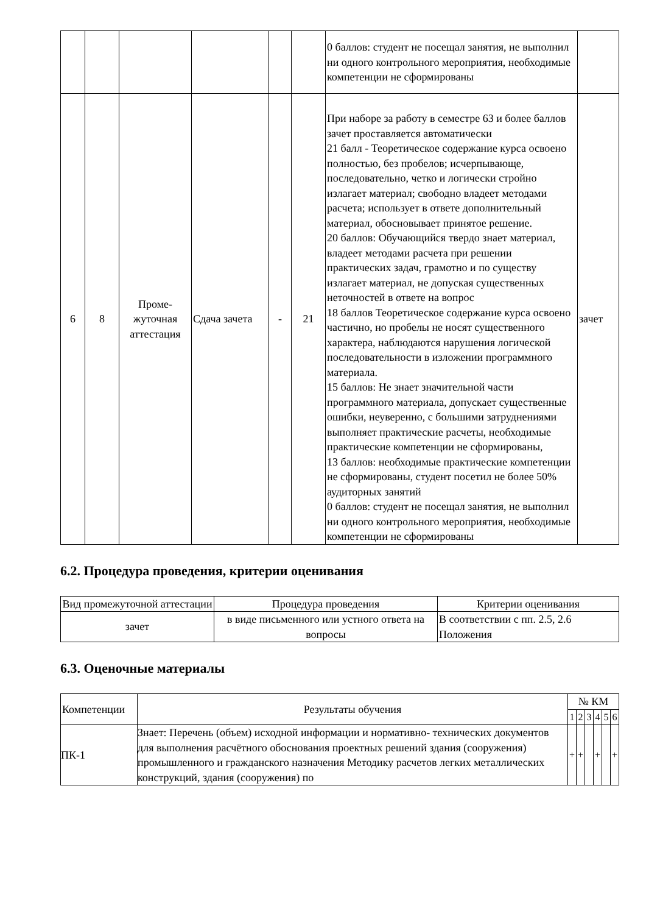| | | | | | | 0 баллов: студент не посещал занятия, не выполнил ни одного контрольного мероприятия, необходимые компетенции не сформированы | |
| 6 | 8 | Проме- жуточная аттестация | Сдача зачета | - | 21 | При наборе за работу в семестре 63 и более баллов зачет проставляется автоматически 21 балл - Теоретическое содержание курса освоено полностью, без пробелов; исчерпывающе, последовательно, четко и логически стройно излагает материал; свободно владеет методами расчета; использует в ответе дополнительный материал, обосновывает принятое решение. 20 баллов: Обучающийся твердо знает материал, владеет методами расчета при решении практических задач, грамотно и по существу излагает материал, не допуская существенных неточностей в ответе на вопрос 18 баллов Теоретическое содержание курса освоено частично, но пробелы не носят существенного характера, наблюдаются нарушения логической последовательности в изложении программного материала. 15 баллов: Не знает значительной части программного материала, допускает существенные ошибки, неуверенно, с большими затруднениями выполняет практические расчеты, необходимые практические компетенции не сформированы, 13 баллов: необходимые практические компетенции не сформированы, студент посетил не более 50% аудиторных занятий 0 баллов: студент не посещал занятия, не выполнил ни одного контрольного мероприятия, необходимые компетенции не сформированы | зачет |
6.2. Процедура проведения, критерии оценивания
| Вид промежуточной аттестации | Процедура проведения | Критерии оценивания |
| --- | --- | --- |
| зачет | в виде письменного или устного ответа на вопросы | В соответствии с пп. 2.5, 2.6 Положения |
6.3. Оценочные материалы
| Компетенции | Результаты обучения | № КМ | | | | | |
| --- | --- | --- | --- | --- | --- | --- | --- |
| | | 1 | 2 | 3 | 4 | 5 | 6 |
| ПК-1 | Знает: Перечень (объем) исходной информации и нормативно- технических документов для выполнения расчётного обоснования проектных решений здания (сооружения) промышленного и гражданского назначения Методику расчетов легких металлических конструкций, здания (сооружения) по | + | + | | + | | + |